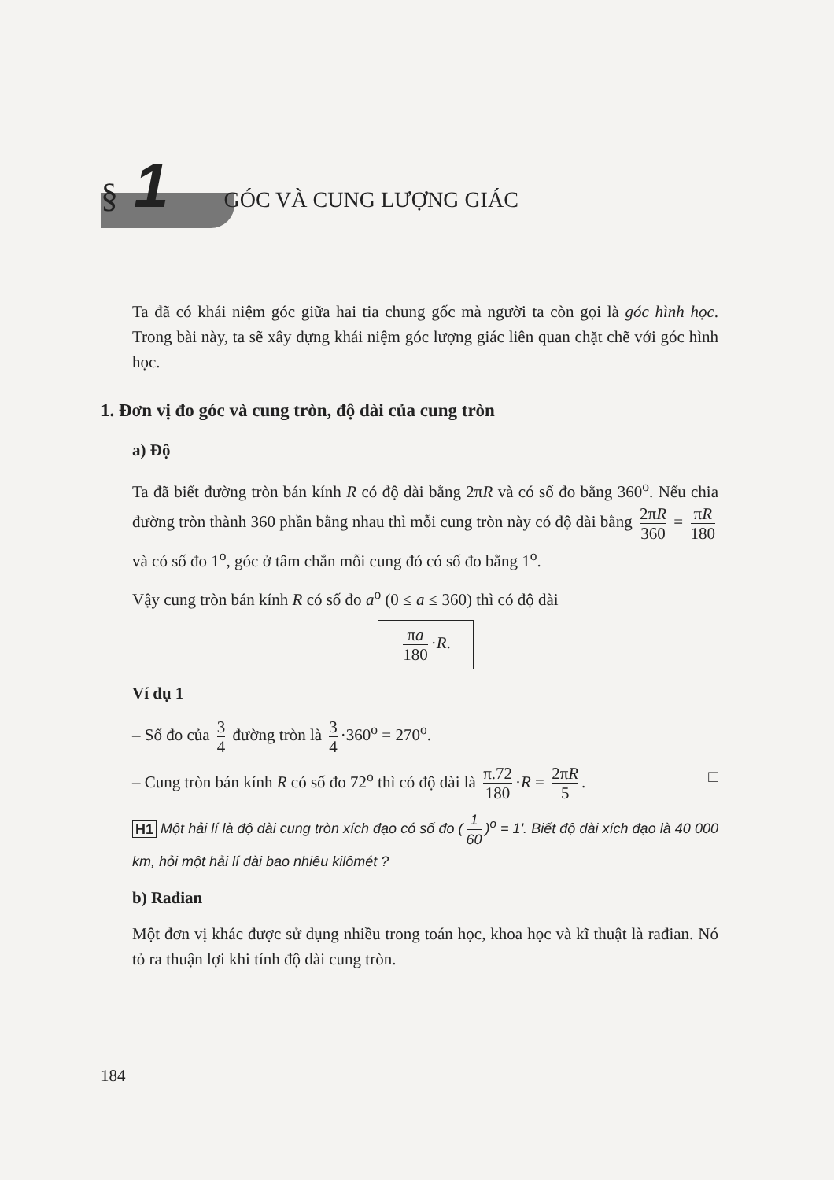§ 1 GÓC VÀ CUNG LƯỢNG GIÁC
Ta đã có khái niệm góc giữa hai tia chung gốc mà người ta còn gọi là góc hình học. Trong bài này, ta sẽ xây dựng khái niệm góc lượng giác liên quan chặt chẽ với góc hình học.
1. Đơn vị đo góc và cung tròn, độ dài của cung tròn
a) Độ
Ta đã biết đường tròn bán kính R có độ dài bằng 2πR và có số đo bằng 360<sup>o</sup>. Nếu chia đường tròn thành 360 phần bằng nhau thì mỗi cung tròn này có độ dài bằng 2πR 360 = πR 180 và có số đo 1<sup>o</sup>, góc ở tâm chắn mỗi cung đó có số đo bằng 1<sup>o</sup>.
Vậy cung tròn bán kính R có số đo a<sup>o</sup> (0 ≤ a ≤ 360) thì có độ dài
πa 180 ·R.
Ví dụ 1
– Số đo của 3 4 đường tròn là 3 4 ·360<sup>o</sup> = 270<sup>o</sup>.
– Cung tròn bán kính R có số đo 72<sup>o</sup> thì có độ dài là π.72 180 ·R = 2πR 5. □
H1 Một hải lí là độ dài cung tròn xích đạo có số đo (1 60)<sup>o</sup> = 1'. Biết độ dài xích đạo là 40 000 km, hỏi một hải lí dài bao nhiêu kilômét ?
b) Rađian
Một đơn vị khác được sử dụng nhiều trong toán học, khoa học và kĩ thuật là rađian. Nó tỏ ra thuận lợi khi tính độ dài cung tròn.
184